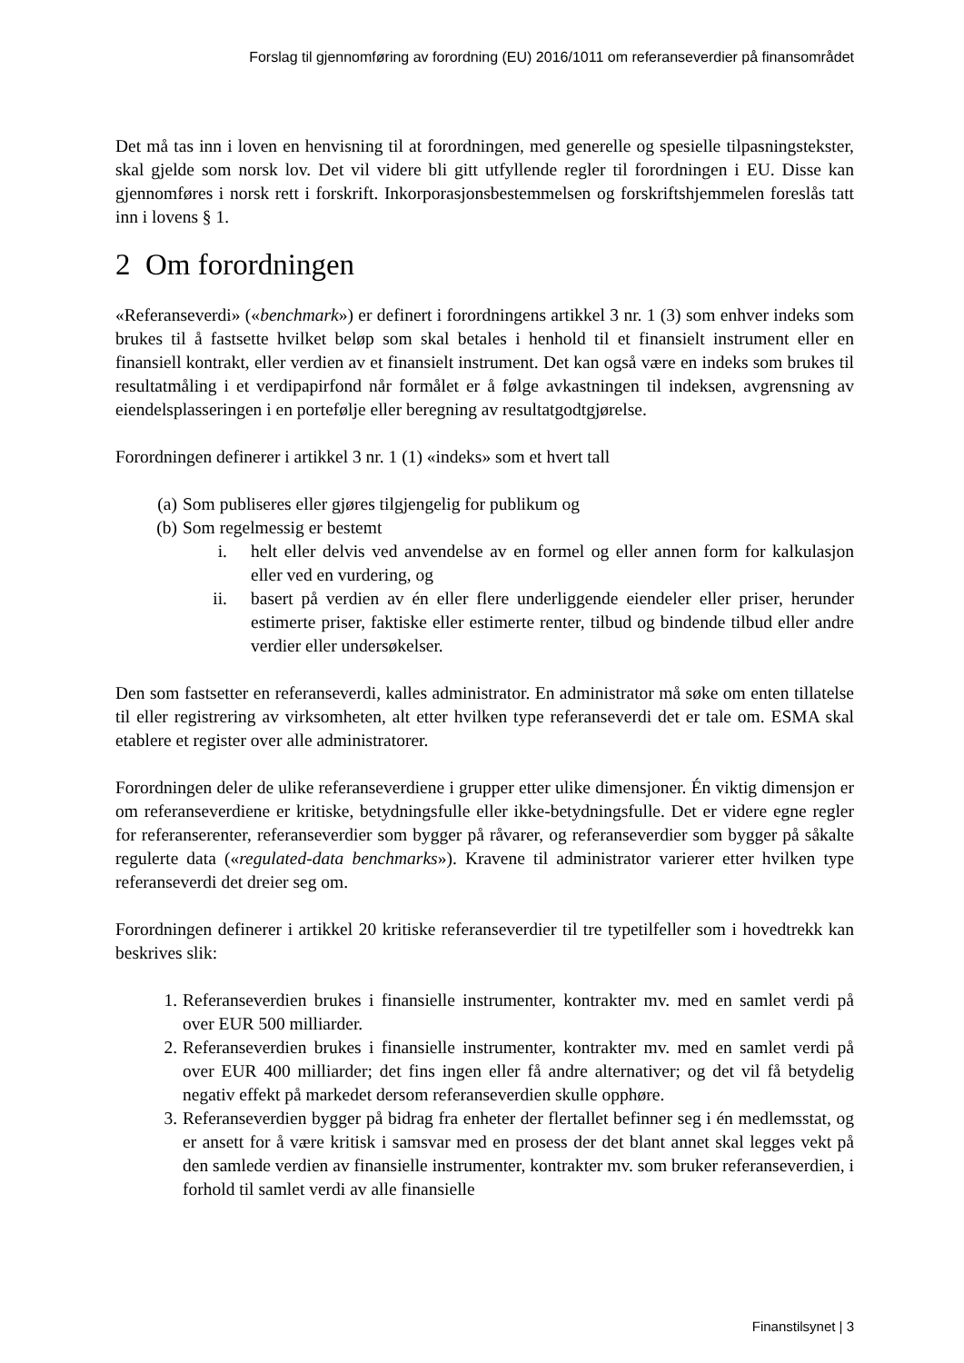Forslag til gjennomføring av forordning (EU) 2016/1011 om referanseverdier på finansområdet
Det må tas inn i loven en henvisning til at forordningen, med generelle og spesielle til­pasningstekster, skal gjelde som norsk lov. Det vil videre bli gitt utfyllende regler til forord­ningen i EU. Disse kan gjennomføres i norsk rett i forskrift. Inkorporasjonsbestemmelsen og forskriftshjemmelen foreslås tatt inn i lovens § 1.
2 Om forordningen
«Referanseverdi» («benchmark») er definert i forordningens artikkel 3 nr. 1 (3) som enhver indeks som brukes til å fastsette hvilket beløp som skal betales i henhold til et finansielt instrument eller en finansiell kontrakt, eller verdien av et finansielt instrument. Det kan også være en indeks som brukes til resultatmåling i et verdipapirfond når formålet er å følge avkastningen til indeksen, avgrensning av eiendelsplasseringen i en portefølje eller beregning av resultatgodtgjørelse.
Forordningen definerer i artikkel 3 nr. 1 (1) «indeks» som et hvert tall
(a) Som publiseres eller gjøres tilgjengelig for publikum og
(b) Som regelmessig er bestemt
i. helt eller delvis ved anvendelse av en formel og eller annen form for kalkulasjon eller ved en vurdering, og
ii. basert på verdien av én eller flere underliggende eiendeler eller priser, herunder estimerte priser, faktiske eller estimerte renter, tilbud og bindende tilbud eller andre verdier eller undersøkelser.
Den som fastsetter en referanseverdi, kalles administrator. En administrator må søke om enten tillatelse til eller registrering av virksomheten, alt etter hvilken type referanseverdi det er tale om. ESMA skal etablere et register over alle administratorer.
Forordningen deler de ulike referanseverdiene i grupper etter ulike dimensjoner. Én viktig dimensjon er om referanseverdiene er kritiske, betydningsfulle eller ikke-betydningsfulle. Det er videre egne regler for referanserenter, referanseverdier som bygger på råvarer, og referanseverdier som bygger på såkalte regulerte data («regulated-data benchmarks»). Kravene til administrator varierer etter hvilken type referanseverdi det dreier seg om.
Forordningen definerer i artikkel 20 kritiske referanseverdier til tre typetilfeller som i hoved­trekk kan beskrives slik:
1. Referanseverdien brukes i finansielle instrumenter, kontrakter mv. med en samlet verdi på over EUR 500 milliarder.
2. Referanseverdien brukes i finansielle instrumenter, kontrakter mv. med en samlet verdi på over EUR 400 milliarder; det fins ingen eller få andre alternativer; og det vil få betydelig negativ effekt på markedet dersom referanseverdien skulle opphøre.
3. Referanseverdien bygger på bidrag fra enheter der flertallet befinner seg i én medlemsstat, og er ansett for å være kritisk i samsvar med en prosess der det blant annet skal legges vekt på den samlede verdien av finansielle instrumenter, kontrakter mv. som bruker referanseverdien, i forhold til samlet verdi av alle finansielle
Finanstilsynet | 3